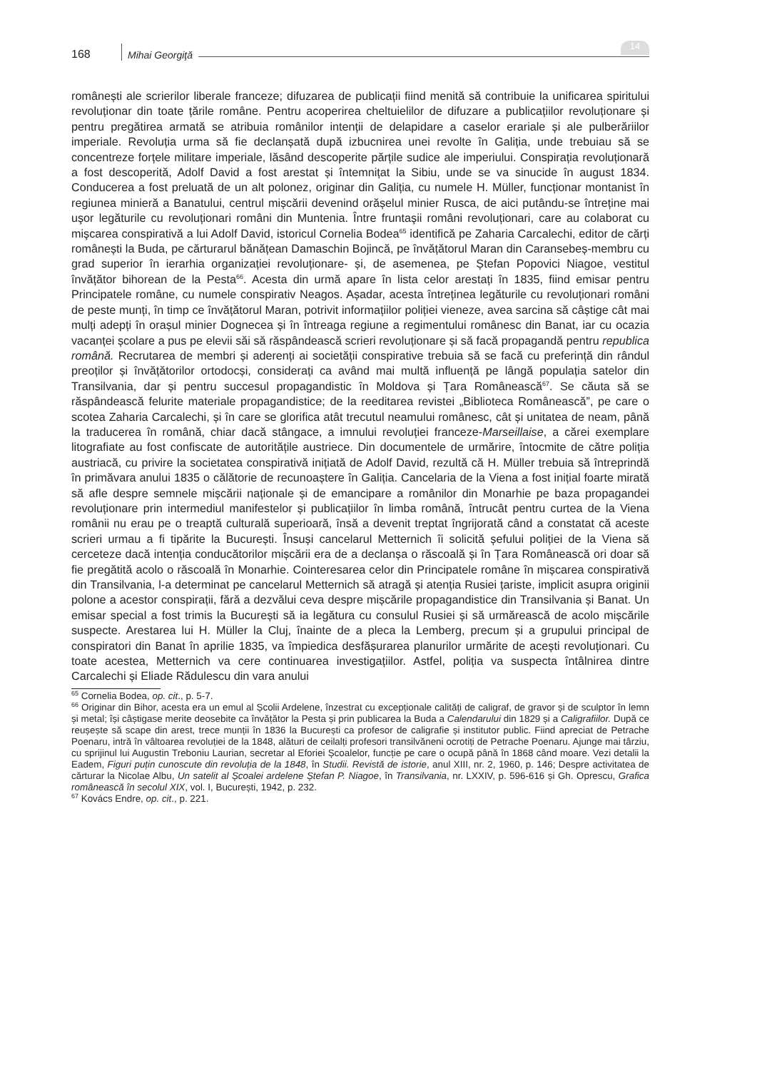168 Mihai Georgiţă
14
românești ale scrierilor liberale franceze; difuzarea de publicații fiind menită să contribuie la unificarea spiritului revoluționar din toate țările române. Pentru acoperirea cheltuielilor de difuzare a publicațiilor revoluționare și pentru pregătirea armată se atribuia românilor intenții de delapidare a caselor erariale și ale pulberăriilor imperiale. Revoluția urma să fie declanșată după izbucnirea unei revolte în Galiția, unde trebuiau să se concentreze forțele militare imperiale, lăsând descoperite părțile sudice ale imperiului. Conspirația revoluționară a fost descoperită, Adolf David a fost arestat și întemnițat la Sibiu, unde se va sinucide în august 1834. Conducerea a fost preluată de un alt polonez, originar din Galiția, cu numele H. Müller, funcționar montanist în regiunea minieră a Banatului, centrul mișcării devenind orășelul minier Rusca, de aici putându-se întreține mai uşor legăturile cu revoluționari români din Muntenia. Între fruntaşii români revoluționari, care au colaborat cu mişcarea conspirativă a lui Adolf David, istoricul Cornelia Bodea<sup>65</sup> identifică pe Zaharia Carcalechi, editor de cărți românești la Buda, pe cărturarul bănățean Damaschin Bojincă, pe învățătorul Maran din Caransebeș-membru cu grad superior în ierarhia organizației revoluționare- și, de asemenea, pe Ștefan Popovici Niagoe, vestitul învățător bihorean de la Pesta<sup>66</sup>. Acesta din urmă apare în lista celor arestați în 1835, fiind emisar pentru Principatele române, cu numele conspirativ Neagos. Așadar, acesta întreținea legăturile cu revoluționari români de peste munți, în timp ce învățătorul Maran, potrivit informațiilor poliției vieneze, avea sarcina să câștige cât mai mulți adepți în orașul minier Dognecea și în întreaga regiune a regimentului românesc din Banat, iar cu ocazia vacanței școlare a pus pe elevii săi să răspândească scrieri revoluționare și să facă propagandă pentru republica română. Recrutarea de membri și aderenți ai societății conspirative trebuia să se facă cu preferință din rândul preoților și învățătorilor ortodocși, considerați ca având mai multă influență pe lângă populația satelor din Transilvania, dar și pentru succesul propagandistic în Moldova și Țara Românească<sup>67</sup>. Se căuta să se răspândească felurite materiale propagandistice; de la reeditarea revistei „Biblioteca Românească”, pe care o scotea Zaharia Carcalechi, și în care se glorifica atât trecutul neamului românesc, cât și unitatea de neam, până la traducerea în română, chiar dacă stângace, a imnului revoluției franceze-Marseillaise, a cărei exemplare litografiate au fost confiscate de autoritățile austriece. Din documentele de urmărire, întocmite de către poliția austriacă, cu privire la societatea conspirativă inițiată de Adolf David, rezultă că H. Müller trebuia să întreprindă în primăvara anului 1835 o călătorie de recunoaștere în Galiția. Cancelaria de la Viena a fost inițial foarte mirată să afle despre semnele mișcării naționale și de emancipare a românilor din Monarhie pe baza propagandei revoluționare prin intermediul manifestelor și publicațiilor în limba română, întrucât pentru curtea de la Viena românii nu erau pe o treaptă culturală superioară, însă a devenit treptat îngrijorată când a constatat că aceste scrieri urmau a fi tipărite la București. Însuși cancelarul Metternich îi solicită șefului poliției de la Viena să cerceteze dacă intenția conducătorilor mișcării era de a declanșa o răscoală și în Țara Românească ori doar să fie pregătită acolo o răscoală în Monarhie. Cointeresarea celor din Principatele române în mișcarea conspirativă din Transilvania, l-a determinat pe cancelarul Metternich să atragă și atenția Rusiei țariste, implicit asupra originii polone a acestor conspirații, fără a dezvălui ceva despre mișcările propagandistice din Transilvania și Banat. Un emisar special a fost trimis la București să ia legătura cu consulul Rusiei și să urmărească de acolo mișcările suspecte. Arestarea lui H. Müller la Cluj, înainte de a pleca la Lemberg, precum și a grupului principal de conspiratori din Banat în aprilie 1835, va împiedica desfășurarea planurilor urmărite de acești revoluționari. Cu toate acestea, Metternich va cere continuarea investigațiilor. Astfel, poliția va suspecta întâlnirea dintre Carcalechi și Eliade Rădulescu din vara anului
<sup>65</sup> Cornelia Bodea, op. cit., p. 5-7.
<sup>66</sup> Originar din Bihor, acesta era un emul al Școlii Ardelene, înzestrat cu excepționale calități de caligraf, de gravor și de sculptor în lemn și metal; își câștigase merite deosebite ca învățător la Pesta și prin publicarea la Buda a Calendarului din 1829 și a Caligrafiilor. După ce reușește să scape din arest, trece munții în 1836 la București ca profesor de caligrafie și institutor public. Fiind apreciat de Petrache Poenaru, intră în vâltoarea revoluției de la 1848, alături de ceilalți profesori transilvăneni ocrotiți de Petrache Poenaru. Ajunge mai târziu, cu sprijinul lui Augustin Treboniu Laurian, secretar al Eforiei Școalelor, funcție pe care o ocupă până în 1868 când moare. Vezi detalii la Eadem, Figuri puțin cunoscute din revoluția de la 1848, în Studii. Revistă de istorie, anul XIII, nr. 2, 1960, p. 146; Despre activitatea de cărturar la Nicolae Albu, Un satelit al Școalei ardelene Ștefan P. Niagoe, în Transilvania, nr. LXXIV, p. 596-616 și Gh. Oprescu, Grafica românească în secolul XIX, vol. I, București, 1942, p. 232.
<sup>67</sup> Kovács Endre, op. cit., p. 221.